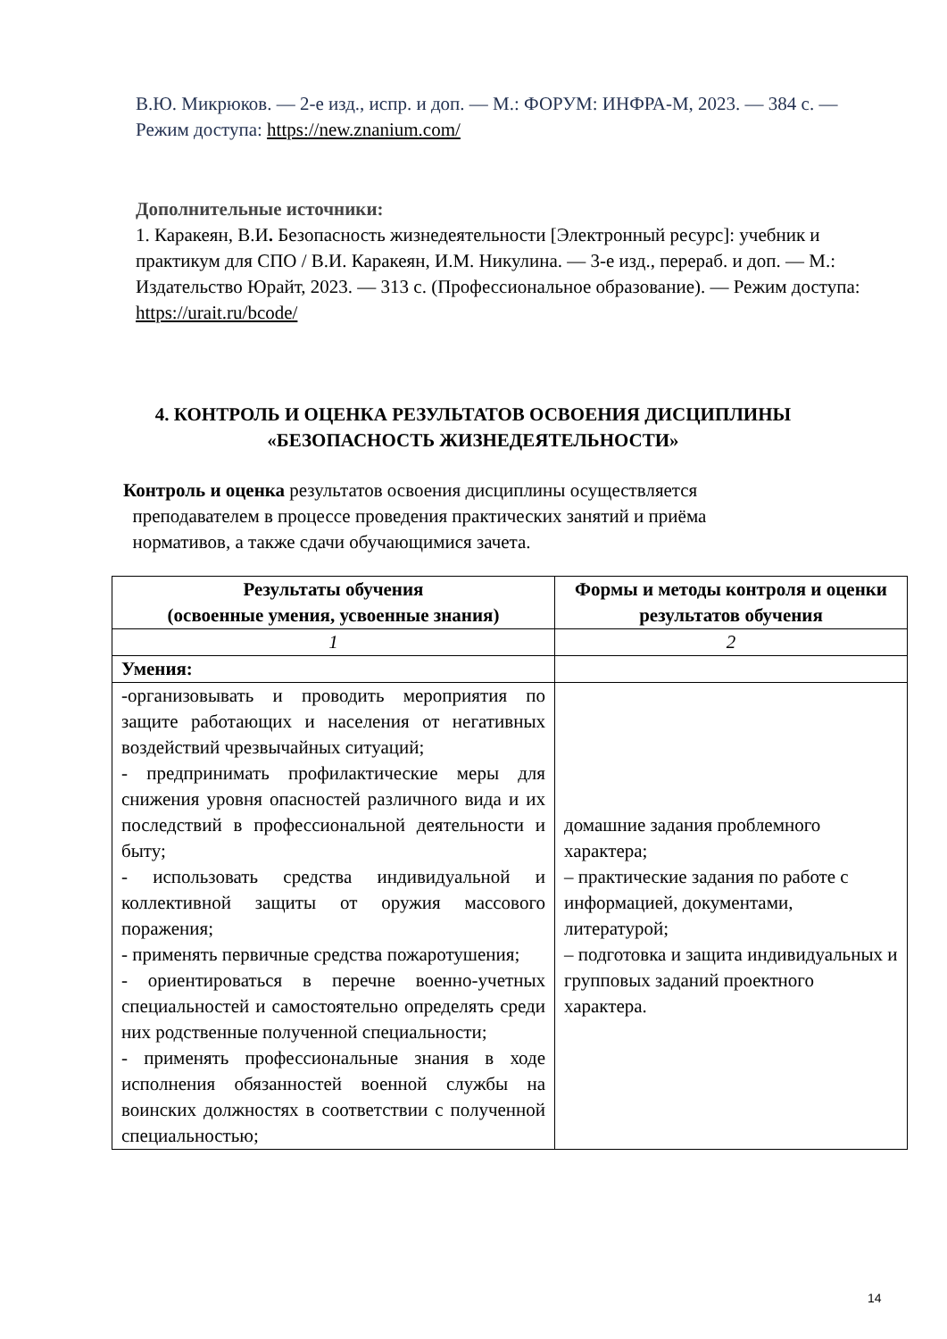В.Ю. Микрюков. — 2-е изд., испр. и доп. — М.: ФОРУМ: ИНФРА-М, 2023. — 384 с. — Режим доступа: https://new.znanium.com/
Дополнительные источники:
1. Каракеян, В.И. Безопасность жизнедеятельности [Электронный ресурс]: учебник и практикум для СПО / В.И. Каракеян, И.М. Никулина. — 3-е изд., перераб. и доп. — М.: Издательство Юрайт, 2023. — 313 с. (Профессиональное образование). — Режим доступа: https://urait.ru/bcode/
4. КОНТРОЛЬ И ОЦЕНКА РЕЗУЛЬТАТОВ ОСВОЕНИЯ ДИСЦИПЛИНЫ «БЕЗОПАСНОСТЬ ЖИЗНЕДЕЯТЕЛЬНОСТИ»
Контроль и оценка результатов освоения дисциплины осуществляется
преподавателем в процессе проведения практических занятий и приёма
нормативов, а также сдачи обучающимися зачета.
| Результаты обучения (освоенные умения, усвоенные знания) | Формы и методы контроля и оценки результатов обучения |
| --- | --- |
| 1 | 2 |
| Умения: | |
| -организовывать и проводить мероприятия по защите работающих и населения от негативных воздействий чрезвычайных ситуаций; - предпринимать профилактические меры для снижения уровня опасностей различного вида и их последствий в профессиональной деятельности и быту; - использовать средства индивидуальной и коллективной защиты от оружия массового поражения; - применять первичные средства пожаротушения; - ориентироваться в перечне военно-учетных специальностей и самостоятельно определять среди них родственные полученной специальности; - применять профессиональные знания в ходе исполнения обязанностей военной службы на воинских должностях в соответствии с полученной специальностью; | домашние задания проблемного характера; – практические задания по работе с информацией, документами, литературой; – подготовка и защита индивидуальных и групповых заданий проектного характера. |
14